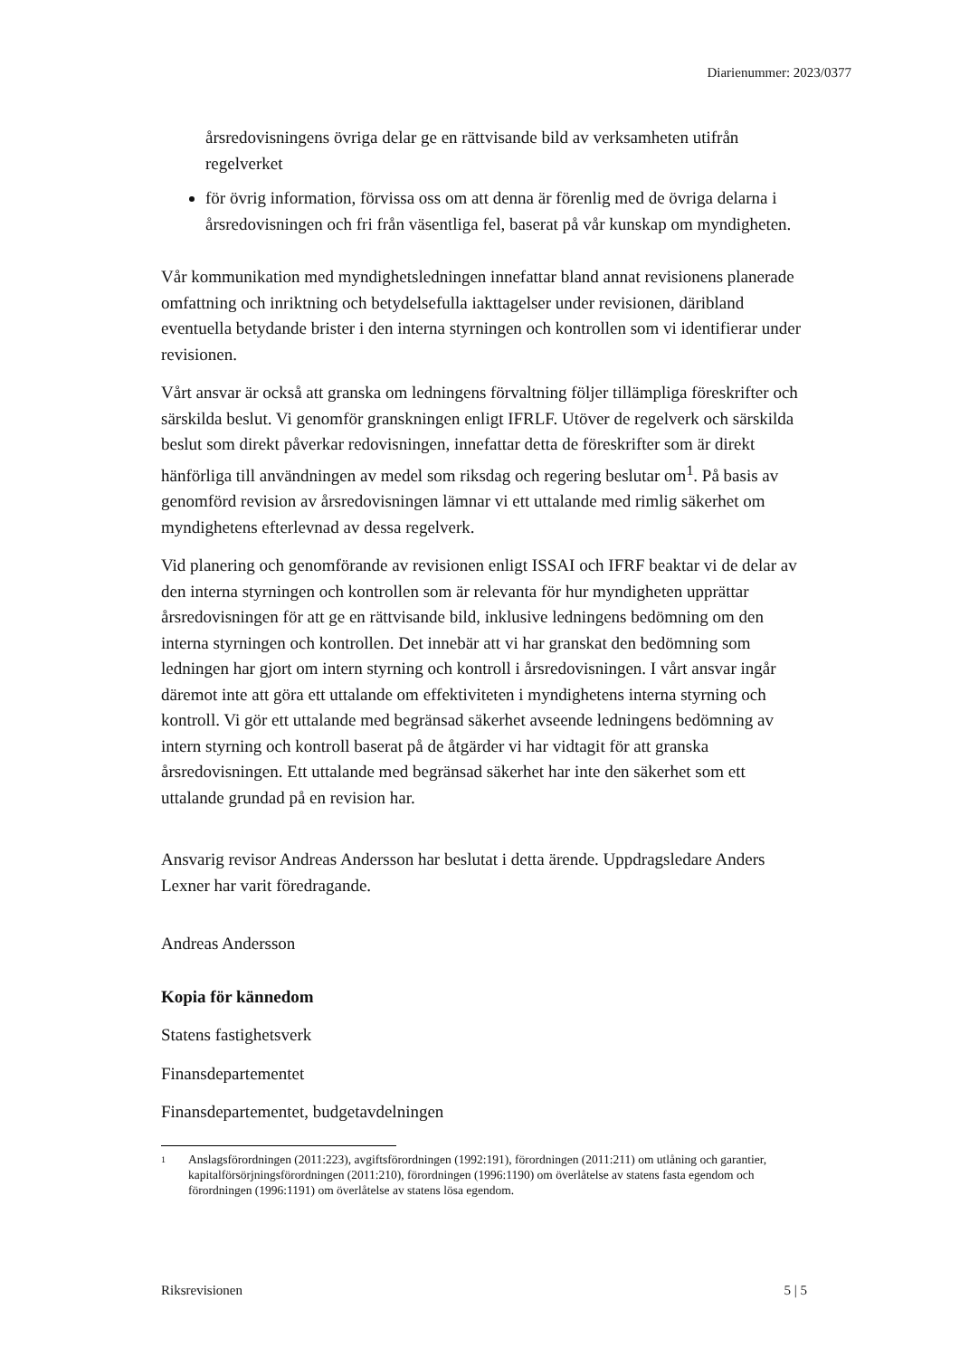Diarienummer: 2023/0377
årsredovisningens övriga delar ge en rättvisande bild av verksamheten utifrån regelverket
för övrig information, förvissa oss om att denna är förenlig med de övriga delarna i årsredovisningen och fri från väsentliga fel, baserat på vår kunskap om myndigheten.
Vår kommunikation med myndighetsledningen innefattar bland annat revisionens planerade omfattning och inriktning och betydelsefulla iakttagelser under revisionen, däribland eventuella betydande brister i den interna styrningen och kontrollen som vi identifierar under revisionen.
Vårt ansvar är också att granska om ledningens förvaltning följer tillämpliga föreskrifter och särskilda beslut. Vi genomför granskningen enligt IFRLF. Utöver de regelverk och särskilda beslut som direkt påverkar redovisningen, innefattar detta de föreskrifter som är direkt hänförliga till användningen av medel som riksdag och regering beslutar om<sup>1</sup>. På basis av genomförd revision av årsredovisningen lämnar vi ett uttalande med rimlig säkerhet om myndighetens efterlevnad av dessa regelverk.
Vid planering och genomförande av revisionen enligt ISSAI och IFRF beaktar vi de delar av den interna styrningen och kontrollen som är relevanta för hur myndigheten upprättar årsredovisningen för att ge en rättvisande bild, inklusive ledningens bedömning om den interna styrningen och kontrollen. Det innebär att vi har granskat den bedömning som ledningen har gjort om intern styrning och kontroll i årsredovisningen. I vårt ansvar ingår däremot inte att göra ett uttalande om effektiviteten i myndighetens interna styrning och kontroll. Vi gör ett uttalande med begränsad säkerhet avseende ledningens bedömning av intern styrning och kontroll baserat på de åtgärder vi har vidtagit för att granska årsredovisningen. Ett uttalande med begränsad säkerhet har inte den säkerhet som ett uttalande grundad på en revision har.
Ansvarig revisor Andreas Andersson har beslutat i detta ärende. Uppdragsledare Anders Lexner har varit föredragande.
Andreas Andersson
Kopia för kännedom
Statens fastighetsverk
Finansdepartementet
Finansdepartementet, budgetavdelningen
<sup>1</sup> Anslagsförordningen (2011:223), avgiftsförordningen (1992:191), förordningen (2011:211) om utlåning och garantier, kapitalförsörjningsförordningen (2011:210), förordningen (1996:1190) om överlåtelse av statens fasta egendom och förordningen (1996:1191) om överlåtelse av statens lösa egendom.
Riksrevisionen 5 | 5